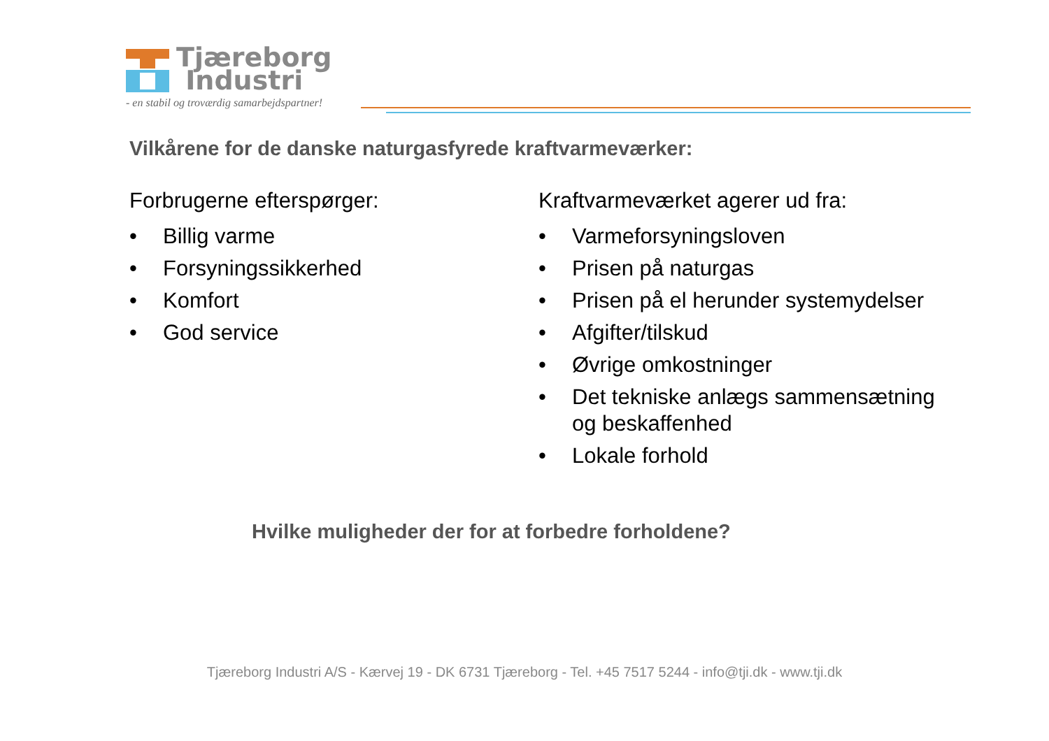Tjæreborg
Industri
- en stabil og troværdig samarbejdspartner!
Vilkårene for de danske naturgasfyrede kraftvarmeværker:
Forbrugerne efterspørger:
• Billig varme
• Forsyningssikkerhed
• Komfort
• God service
Kraftvarmeværket agerer ud fra:
• Varmeforsyningsloven
• Prisen på naturgas
• Prisen på el herunder systemydelser
• Afgifter/tilskud
• Øvrige omkostninger
• Det tekniske anlægs sammensætning og beskaffenhed
• Lokale forhold
Hvilke muligheder der for at forbedre forholdene?
Tjæreborg Industri A/S - Kærvej 19 - DK 6731 Tjæreborg - Tel. +45 7517 5244 - info@tji.dk - www.tji.dk